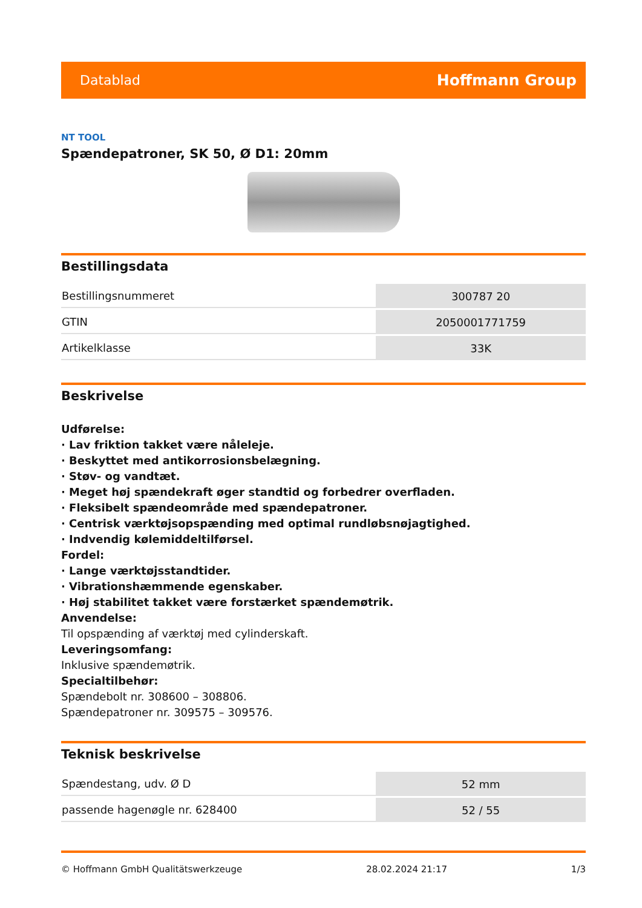Datablad Hoffmann Group
NT TOOL
Spændepatroner, SK 50, Ø D1: 20mm
Bestillingsdata
| Bestillingsnummeret | 300787 20 |
| GTIN | 2050001771759 |
| Artikelklasse | 33K |
Beskrivelse
Udførelse:
· Lav friktion takket være nåleleje.
· Beskyttet med antikorrosionsbelægning.
· Støv- og vandtæt.
· Meget høj spændekraft øger standtid og forbedrer overfladen.
· Fleksibelt spændeområde med spændepatroner.
· Centrisk værktøjsopspænding med optimal rundløbsnøjagtighed.
· Indvendig kølemiddeltilførsel.
Fordel:
· Lange værktøjsstandtider.
· Vibrationshæmmende egenskaber.
· Høj stabilitet takket være forstærket spændemøtrik.
Anvendelse:
Til opspænding af værktøj med cylinderskaft.
Leveringsomfang:
Inklusive spændemøtrik.
Specialtilbehør:
Spændebolt nr. 308600 – 308806.
Spændepatroner nr. 309575 – 309576.
Teknisk beskrivelse
| Spændestang, udv. Ø D | 52 mm |
| passende hagenøgle nr. 628400 | 52 / 55 |
© Hoffmann GmbH Qualitätswerkzeuge 28.02.2024 21:17 1/3